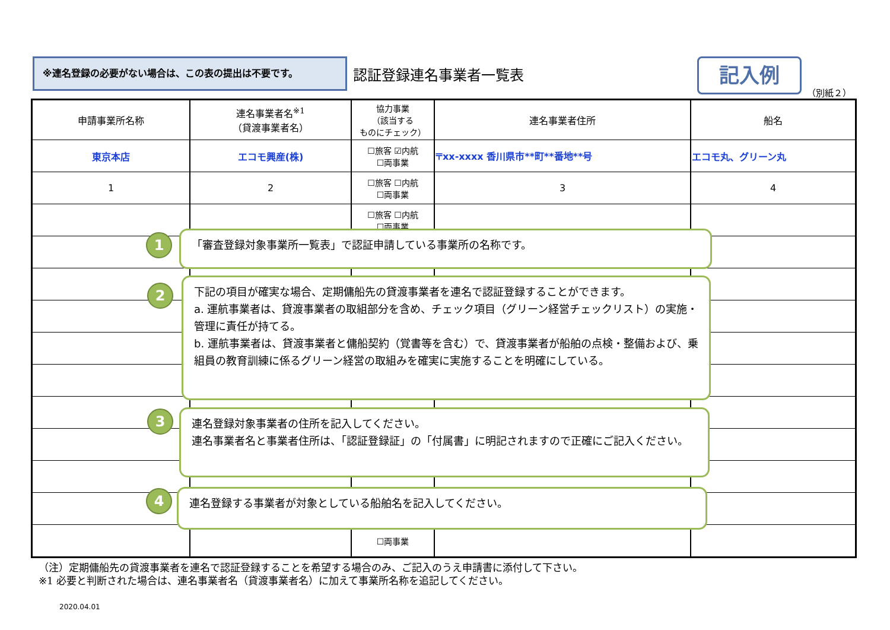※連名登録の必要がない場合は、この表の提出は不要です。
認証登録連名事業者一覧表 記入例
（別紙２）
| 申請事業所名称 | 連名事業者名<sup>※1</sup> （貸渡事業者名） | 協力事業 （該当する ものにチェック） | 連名事業者住所 | 船名 |
| --- | --- | --- | --- | --- |
| 東京本店 | エコモ興産(株) | ☐旅客 ☑内航 ☐両事業 | 〒xx-xxxx 香川県市**町**番地**号 | エコモ丸、グリーン丸 |
| 1 | 2 | ☐旅客 ☐内航 ☐両事業 | 3 | 4 |
| | | ☐旅客 ☐内航 ☐両事業 | | |
| | | ☐両事業 | | |
1 「審査登録対象事業所一覧表」で認証申請している事業所の名称です。
2
下記の項目が確実な場合、定期傭船先の貸渡事業者を連名で認証登録することができます。
a. 運航事業者は、貸渡事業者の取組部分を含め、チェック項目（グリーン経営チェックリスト）の実施・管理に責任が持てる。
b. 運航事業者は、貸渡事業者と傭船契約（覚書等を含む）で、貸渡事業者が船舶の点検・整備および、乗組員の教育訓練に係るグリーン経営の取組みを確実に実施することを明確にしている。
3
連名登録対象事業者の住所を記入してください。
連名事業者名と事業者住所は、「認証登録証」の「付属書」に明記されますので正確にご記入ください。
4 連名登録する事業者が対象としている船舶名を記入してください。
（注）定期傭船先の貸渡事業者を連名で認証登録することを希望する場合のみ、ご記入のうえ申請書に添付して下さい。
※1 必要と判断された場合は、連名事業者名（貸渡事業者名）に加えて事業所名称を追記してください。
2020.04.01